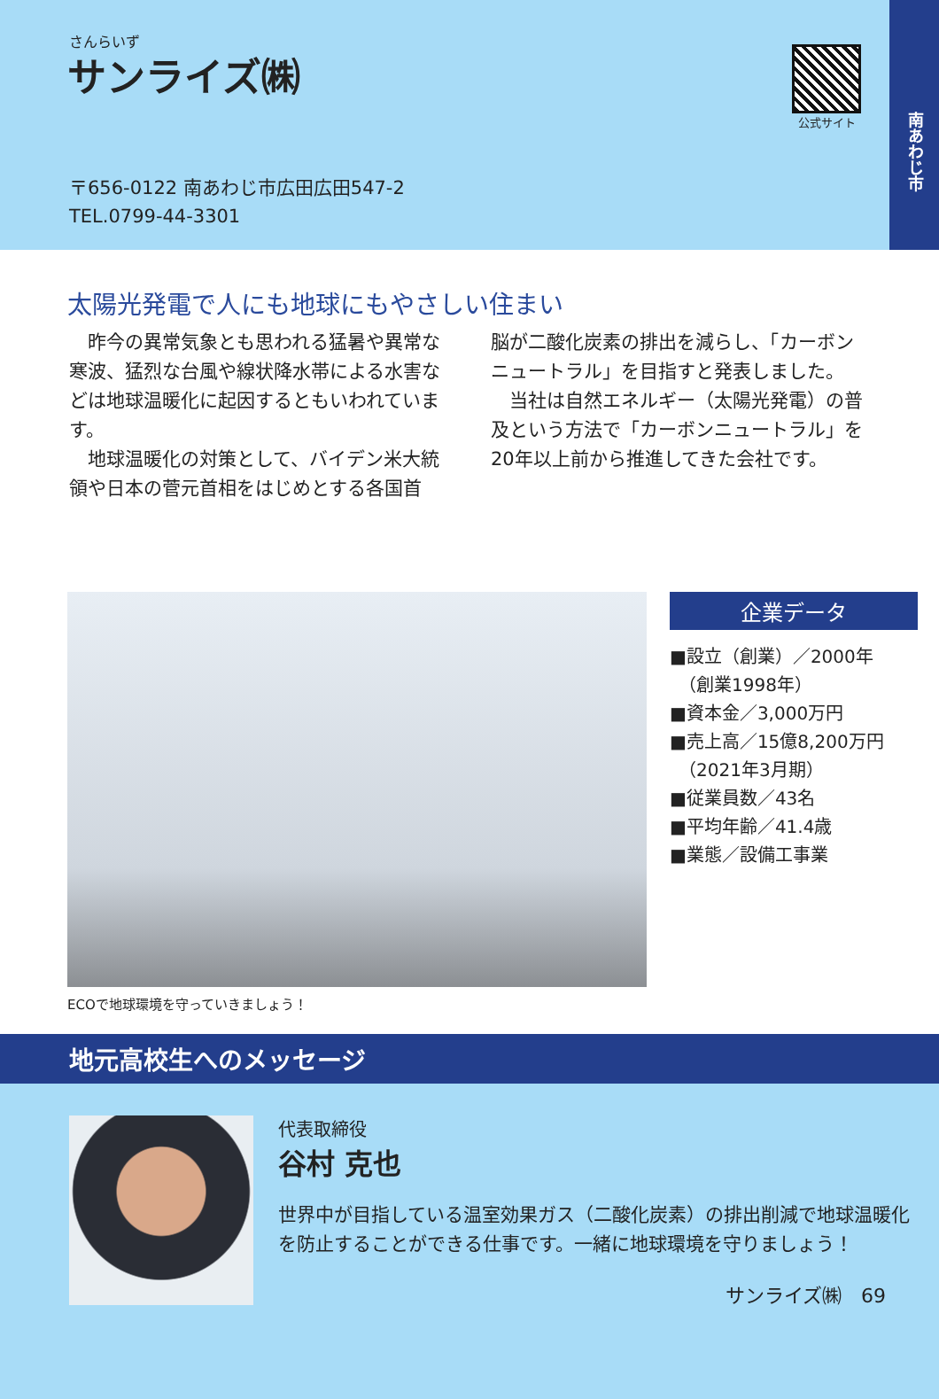さんらいず
サンライズ㈱ 公式サイト
〒656-0122 南あわじ市広田広田547-2
TEL.0799-44-3301
南あわじ市
太陽光発電で人にも地球にもやさしい住まい
　昨今の異常気象とも思われる猛暑や異常な寒波、猛烈な台風や線状降水帯による水害などは地球温暖化に起因するともいわれています。
　地球温暖化の対策として、バイデン米大統領や日本の菅元首相をはじめとする各国首
脳が二酸化炭素の排出を減らし、「カーボンニュートラル」を目指すと発表しました。
　当社は自然エネルギー（太陽光発電）の普及という方法で「カーボンニュートラル」を20年以上前から推進してきた会社です。
ECOで地球環境を守っていきましょう！
企業データ
■設立（創業）／2000年
　（創業1998年）
■資本金／3,000万円
■売上高／15億8,200万円
　（2021年3月期）
■従業員数／43名
■平均年齢／41.4歳
■業態／設備工事業
地元高校生へのメッセージ
代表取締役
谷村 克也
世界中が目指している温室効果ガス（二酸化炭素）の排出削減で地球温暖化を防止することができる仕事です。一緒に地球環境を守りましょう！
サンライズ㈱　69